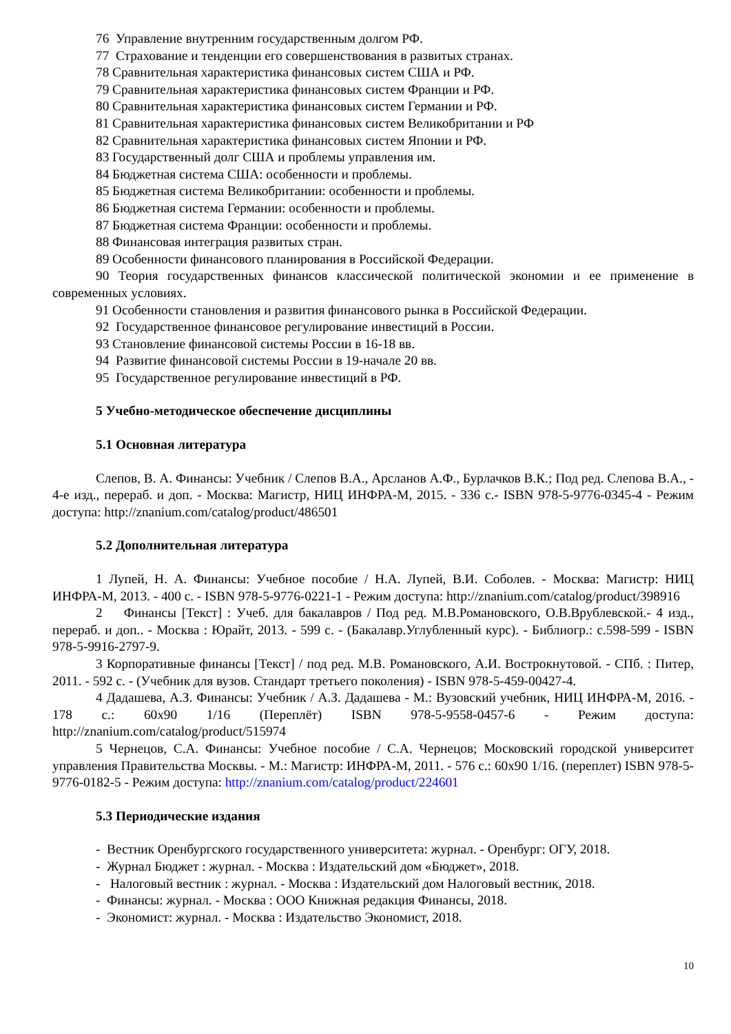76 Управление внутренним государственным долгом РФ.
77 Страхование и тенденции его совершенствования в развитых странах.
78 Сравнительная характеристика финансовых систем США и РФ.
79 Сравнительная характеристика финансовых систем Франции и РФ.
80 Сравнительная характеристика финансовых систем Германии и РФ.
81 Сравнительная характеристика финансовых систем Великобритании и РФ
82 Сравнительная характеристика финансовых систем Японии и РФ.
83 Государственный долг США и проблемы управления им.
84 Бюджетная система США: особенности и проблемы.
85 Бюджетная система Великобритании: особенности и проблемы.
86 Бюджетная система Германии: особенности и проблемы.
87 Бюджетная система Франции: особенности и проблемы.
88 Финансовая интеграция развитых стран.
89 Особенности финансового планирования в Российской Федерации.
90 Теория государственных финансов классической политической экономии и ее применение в современных условиях.
91 Особенности становления и развития финансового рынка в Российской Федерации.
92 Государственное финансовое регулирование инвестиций в России.
93 Становление финансовой системы России в 16-18 вв.
94 Развитие финансовой системы России в 19-начале 20 вв.
95 Государственное регулирование инвестиций в РФ.
5 Учебно-методическое обеспечение дисциплины
5.1 Основная литература
Слепов, В. А. Финансы: Учебник / Слепов В.А., Арсланов А.Ф., Бурлачков В.К.; Под ред. Слепова В.А., - 4-е изд., перераб. и доп. - Москва: Магистр, НИЦ ИНФРА-М, 2015. - 336 с.- ISBN 978-5-9776-0345-4 - Режим доступа: http://znanium.com/catalog/product/486501
5.2 Дополнительная литература
1 Лупей, Н. А. Финансы: Учебное пособие / Н.А. Лупей, В.И. Соболев. - Москва: Магистр: НИЦ ИНФРА-М, 2013. - 400 с. - ISBN 978-5-9776-0221-1 - Режим доступа: http://znanium.com/catalog/product/398916
2 Финансы [Текст] : Учеб. для бакалавров / Под ред. М.В.Романовского, О.В.Врублевской.- 4 изд., перераб. и доп.. - Москва : Юрайт, 2013. - 599 с. - (Бакалавр.Углубленный курс). - Библиогр.: с.598-599 - ISBN 978-5-9916-2797-9.
3 Корпоративные финансы [Текст] / под ред. М.В. Романовского, А.И. Вострокнутовой. - СПб. : Питер, 2011. - 592 с. - (Учебник для вузов. Стандарт третьего поколения) - ISBN 978-5-459-00427-4.
4 Дадашева, А.З. Финансы: Учебник / А.З. Дадашева - М.: Вузовский учебник, НИЦ ИНФРА-М, 2016. - 178 с.: 60x90 1/16 (Переплёт) ISBN 978-5-9558-0457-6 - Режим доступа: http://znanium.com/catalog/product/515974
5 Чернецов, С.А. Финансы: Учебное пособие / С.А. Чернецов; Московский городской университет управления Правительства Москвы. - М.: Магистр: ИНФРА-М, 2011. - 576 с.: 60x90 1/16. (переплет) ISBN 978-5-9776-0182-5 - Режим доступа: http://znanium.com/catalog/product/224601
5.3 Периодические издания
- Вестник Оренбургского государственного университета: журнал. - Оренбург: ОГУ, 2018.
- Журнал Бюджет : журнал. - Москва : Издательский дом «Бюджет», 2018.
- Налоговый вестник : журнал. - Москва : Издательский дом Налоговый вестник, 2018.
- Финансы: журнал. - Москва : ООО Книжная редакция Финансы, 2018.
- Экономист: журнал. - Москва : Издательство Экономист, 2018.
10